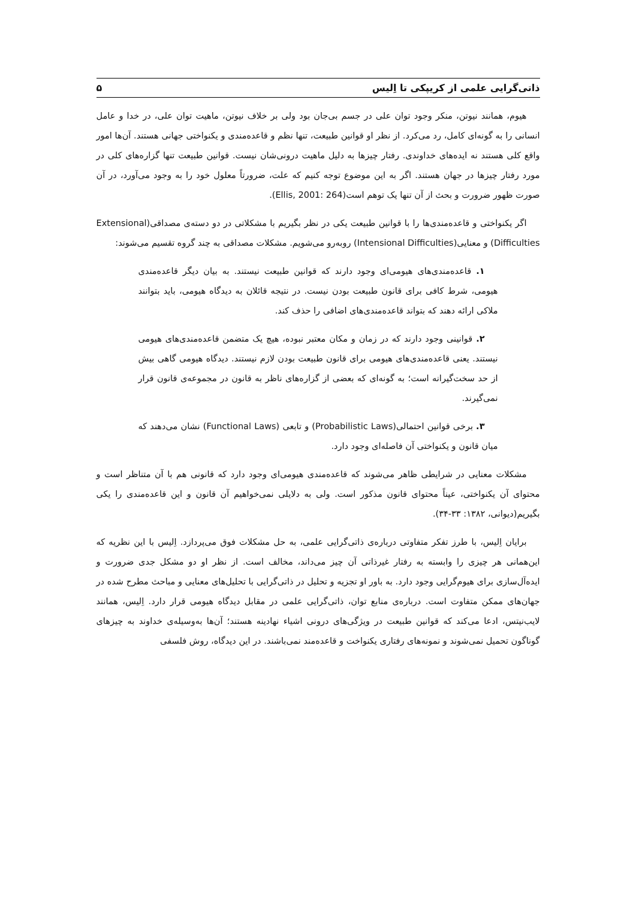ذاتی‌گرایی علمی از کریپکی تا اِلیس ۵
هیوم، همانند نیوتن، منکر وجود توان علی در جسم بی‌جان بود ولی بر خلاف نیوتن، ماهیت توان علی، در خدا و عامل انسانی را به گونه‌ای کامل، رد می‌کرد. از نظر او قوانین طبیعت، تنها نظم و قاعده‌مندی و یکنواختی جهانی هستند. آن‌ها امور واقع کلی هستند نه ایده‌های خداوندی. رفتار چیزها به دلیل ماهیت درونی‌شان نیست. قوانین طبیعت تنها گزاره‌های کلی در مورد رفتار چیزها در جهان هستند. اگر به این موضوع توجه کنیم که علت، ضرورتاً معلول خود را به وجود می‌آورد، در آن صورت ظهور ضرورت و بحث از آن تنها یک توهم است(Ellis, 2001: 264).
اگر یکنواختی و قاعده‌مندی‌ها را با قوانین طبیعت یکی در نظر بگیریم با مشکلاتی در دو دسته‌ی مصداقی(Extensional Difficulties) و معنایی(Intensional Difficulties) روبه‌رو می‌شویم. مشکلات مصداقی به چند گروه تقسیم می‌شوند:
۱. قاعده‌مندی‌های هیومی‌ای وجود دارند که قوانین طبیعت نیستند. به بیان دیگر قاعده‌مندی هیومی، شرط کافی برای قانون طبیعت بودن نیست. در نتیجه قائلان به دیدگاه هیومی، باید بتوانند ملاکی ارائه دهند که بتواند قاعده‌مندی‌های اضافی را حذف کند.
۲. قوانینی وجود دارند که در زمان و مکان معتبر نبوده، هیچ یک متضمن قاعده‌مندی‌های هیومی نیستند. یعنی قاعده‌مندی‌های هیومی برای قانون طبیعت بودن لازم نیستند. دیدگاه هیومی گاهی بیش از حد سخت‌گیرانه است؛ به گونه‌ای که بعضی از گزاره‌های ناظر به قانون در مجموعه‌ی قانون قرار نمی‌گیرند.
۳. برخی قوانین احتمالی(Probabilistic Laws) و تابعی (Functional Laws) نشان می‌دهند که میان قانون و یکنواختی آن فاصله‌ای وجود دارد.
مشکلات معنایی در شرایطی ظاهر می‌شوند که قاعده‌مندی هیومی‌ای وجود دارد که قانونی هم با آن متناظر است و محتوای آن یکنواختی، عیناً محتوای قانون مذکور است. ولی به دلایلی نمی‌خواهیم آن قانون و این قاعده‌مندی را یکی بگیریم(دیوانی، ۱۳۸۲: ۳۳-۳۴).
برایان اِلیس، با طرز تفکر متفاوتی درباره‌ی ذاتی‌گرایی علمی، به حل مشکلات فوق می‌پردازد. اِلیس با این نظریه که این‌همانی هر چیزی را وابسته به رفتار غیرذاتی آن چیز می‌داند، مخالف است. از نظر او دو مشکل جدی ضرورت و ایده‌آل‌سازی برای هیوم‌گرایی وجود دارد. به باور او تجزیه و تحلیل در ذاتی‌گرایی با تحلیل‌های معنایی و مباحث مطرح شده در جهان‌های ممکن متفاوت است. درباره‌ی منابع توان، ذاتی‌گرایی علمی در مقابل دیدگاه هیومی قرار دارد. اِلیس، همانند لایب‌نیتس، ادعا می‌کند که قوانین طبیعت در ویژگی‌های درونی اشیاء نهادینه هستند؛ آن‌ها به‌وسیله‌ی خداوند به چیزهای گوناگون تحمیل نمی‌شوند و نمونه‌های رفتاری یکنواخت و قاعده‌مند نمی‌باشند. در این دیدگاه، روش فلسفی